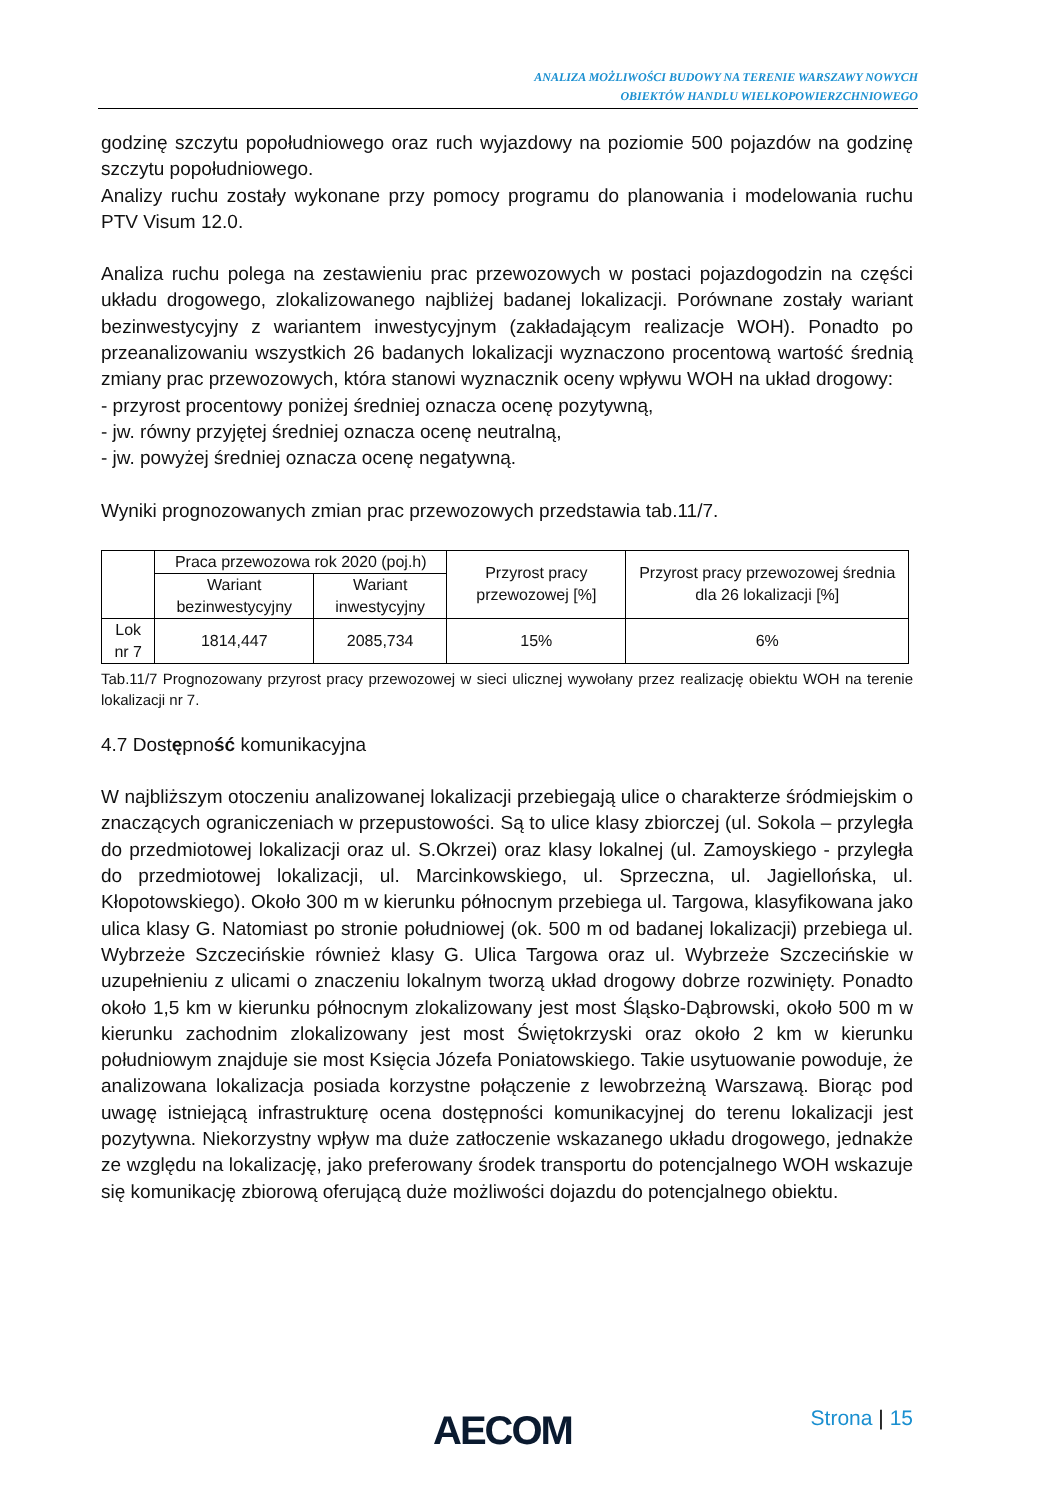ANALIZA MOŻLIWOŚCI BUDOWY NA TERENIE WARSZAWY NOWYCH
OBIEKTÓW HANDLU WIELKOPOWIERZCHNIOWEGO
godzinę szczytu popołudniowego oraz ruch wyjazdowy na poziomie 500 pojazdów na godzinę szczytu popołudniowego.
Analizy ruchu zostały wykonane przy pomocy programu do planowania i modelowania ruchu PTV Visum 12.0.
Analiza ruchu polega na zestawieniu prac przewozowych w postaci pojazdogodzin na części układu drogowego, zlokalizowanego najbliżej badanej lokalizacji. Porównane zostały wariant bezinwestycyjny z wariantem inwestycyjnym (zakładającym realizacje WOH). Ponadto po przeanalizowaniu wszystkich 26 badanych lokalizacji wyznaczono procentową wartość średnią zmiany prac przewozowych, która stanowi wyznacznik oceny wpływu WOH na układ drogowy:
- przyrost procentowy poniżej średniej oznacza ocenę pozytywną,
- jw. równy przyjętej średniej oznacza ocenę neutralną,
- jw. powyżej średniej oznacza ocenę negatywną.
Wyniki prognozowanych zmian prac przewozowych przedstawia tab.11/7.
| | Praca przewozowa rok 2020 (poj.h) | | Przyrost pracy przewozowej [%] | Przyrost pracy przewozowej średnia dla 26 lokalizacji [%] |
| | Wariant bezinwestycyjny | Wariant inwestycyjny | | |
| Lok nr 7 | 1814,447 | 2085,734 | 15% | 6% |
Tab.11/7 Prognozowany przyrost pracy przewozowej w sieci ulicznej wywołany przez realizację obiektu WOH na terenie lokalizacji nr 7.
4.7 Dostępność komunikacyjna
W najbliższym otoczeniu analizowanej lokalizacji przebiegają ulice o charakterze śródmiejskim o znaczących ograniczeniach w przepustowości. Są to ulice klasy zbiorczej (ul. Sokola – przyległa do przedmiotowej lokalizacji oraz ul. S.Okrzei) oraz klasy lokalnej (ul. Zamoyskiego - przyległa do przedmiotowej lokalizacji, ul. Marcinkowskiego, ul. Sprzeczna, ul. Jagiellońska, ul. Kłopotowskiego). Około 300 m w kierunku północnym przebiega ul. Targowa, klasyfikowana jako ulica klasy G. Natomiast po stronie południowej (ok. 500 m od badanej lokalizacji) przebiega ul. Wybrzeże Szczecińskie również klasy G. Ulica Targowa oraz ul. Wybrzeże Szczecińskie w uzupełnieniu z ulicami o znaczeniu lokalnym tworzą układ drogowy dobrze rozwinięty. Ponadto około 1,5 km w kierunku północnym zlokalizowany jest most Śląsko-Dąbrowski, około 500 m w kierunku zachodnim zlokalizowany jest most Świętokrzyski oraz około 2 km w kierunku południowym znajduje sie most Księcia Józefa Poniatowskiego. Takie usytuowanie powoduje, że analizowana lokalizacja posiada korzystne połączenie z lewobrzeżną Warszawą. Biorąc pod uwagę istniejącą infrastrukturę ocena dostępności komunikacyjnej do terenu lokalizacji jest pozytywna. Niekorzystny wpływ ma duże zatłoczenie wskazanego układu drogowego, jednakże ze względu na lokalizację, jako preferowany środek transportu do potencjalnego WOH wskazuje się komunikację zbiorową oferującą duże możliwości dojazdu do potencjalnego obiektu.
AECOM Strona | 15